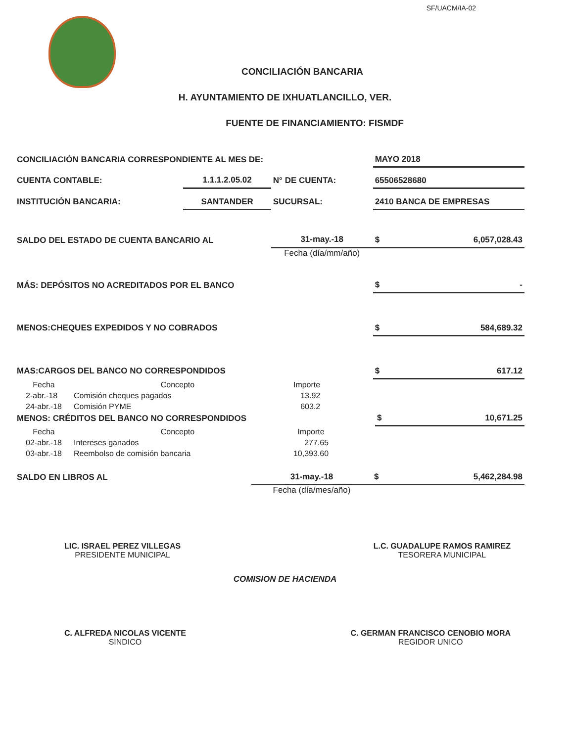SF/UACM/IA-02
CONCILIACIÓN BANCARIA
H. AYUNTAMIENTO DE IXHUATLANCILLO, VER.
FUENTE DE FINANCIAMIENTO: FISMDF
| CONCILIACIÓN BANCARIA CORRESPONDIENTE AL MES DE: | | | MAYO 2018 |
| CUENTA CONTABLE: | 1.1.1.2.05.02 | N° DE CUENTA: | 65506528680 |
| INSTITUCIÓN BANCARIA: | SANTANDER | SUCURSAL: | 2410 BANCA DE EMPRESAS |
| SALDO DEL ESTADO DE CUENTA BANCARIO AL | | 31-may.-18 | $ 6,057,028.43 |
| | | Fecha (día/mm/año) | |
| MÁS: DEPÓSITOS NO ACREDITADOS POR EL BANCO | | | $ - |
| MENOS:CHEQUES EXPEDIDOS Y NO COBRADOS | | | $ 584,689.32 |
| MAS:CARGOS DEL BANCO NO CORRESPONDIDOS | | | $ 617.12 |
| Fecha | Concepto | Importe |
| --- | --- | --- |
| 2-abr.-18 | Comisión cheques pagados | 13.92 |
| 24-abr.-18 | Comisión PYME | 603.2 |
| MENOS: CRÉDITOS DEL BANCO NO CORRESPONDIDOS | $ 10,671.25 |
| Fecha | Concepto | Importe |
| --- | --- | --- |
| 02-abr.-18 | Intereses ganados | 277.65 |
| 03-abr.-18 | Reembolso de comisión bancaria | 10,393.60 |
| SALDO EN LIBROS AL | 31-may.-18 | $ 5,462,284.98 |
| | Fecha (día/mes/año) | |
LIC. ISRAEL PEREZ VILLEGAS
PRESIDENTE MUNICIPAL
L.C. GUADALUPE RAMOS RAMIREZ
TESORERA MUNICIPAL
COMISION DE HACIENDA
C. ALFREDA NICOLAS VICENTE
SINDICO
C. GERMAN FRANCISCO CENOBIO MORA
REGIDOR UNICO